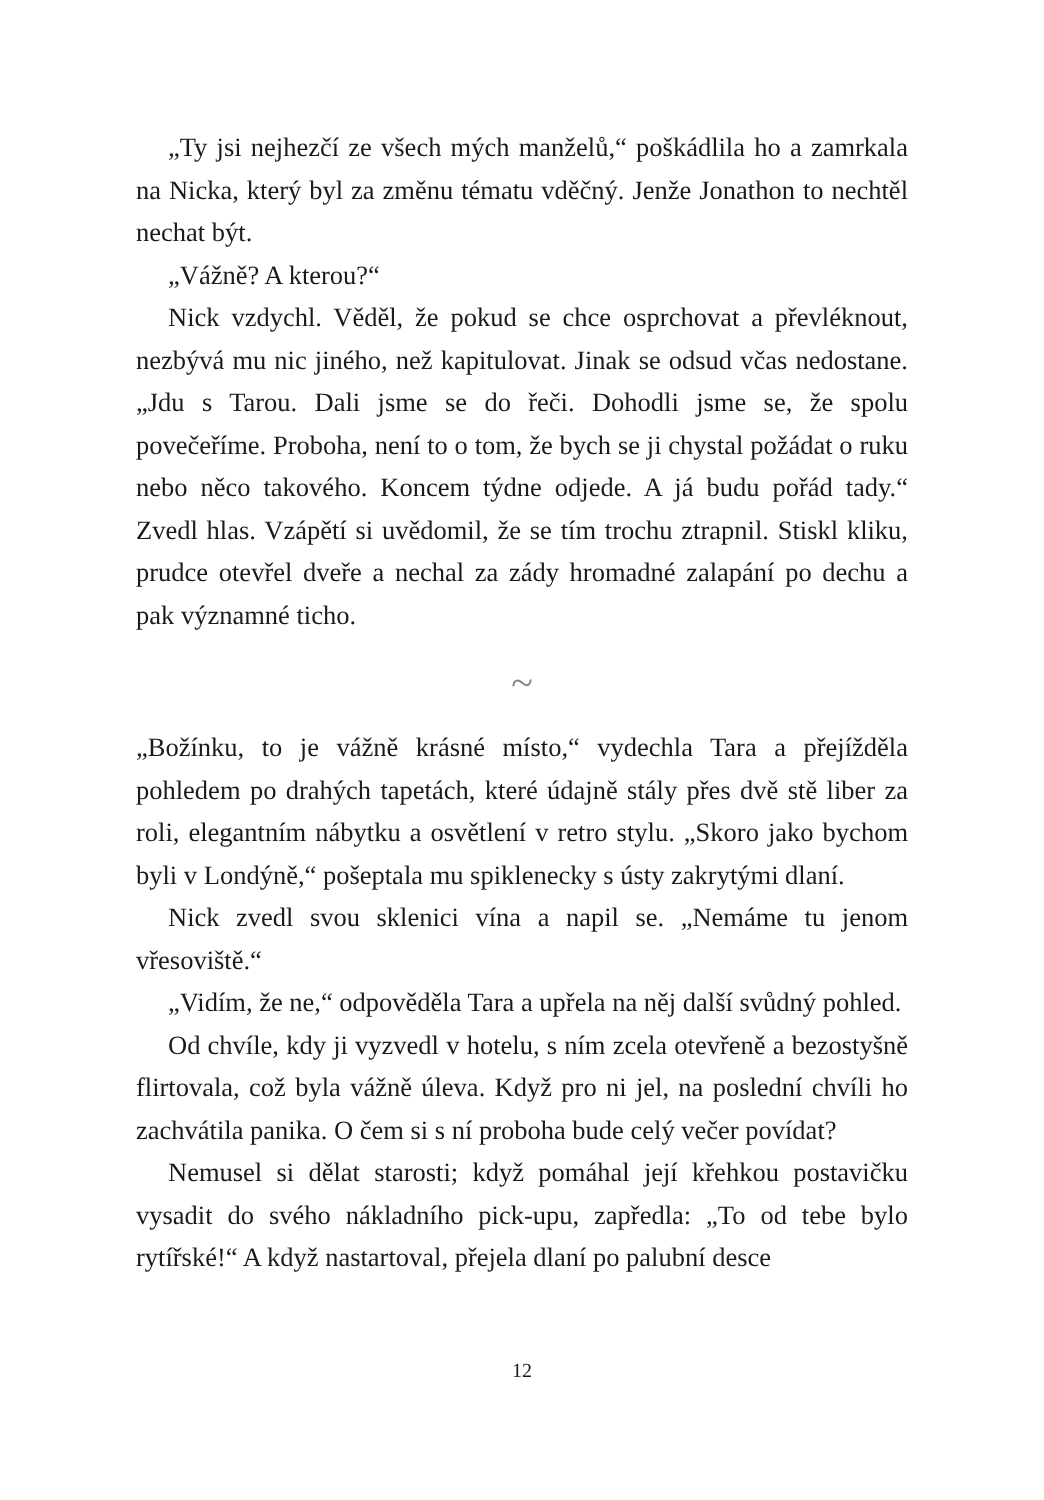„Ty jsi nejhezčí ze všech mých manželů,“ poškádlila ho a zamrkala na Nicka, který byl za změnu tématu vděčný. Jenže Jonathon to nechtěl nechat být.
„Vážně? A kterou?“
Nick vzdychl. Věděl, že pokud se chce osprchovat a převléknout, nezbývá mu nic jiného, než kapitulovat. Jinak se odsud včas nedostane. „Jdu s Tarou. Dali jsme se do řeči. Dohodli jsme se, že spolu povečeříme. Proboha, není to o tom, že bych se ji chystal požádat o ruku nebo něco takového. Koncem týdne odjede. A já budu pořád tady.“ Zvedl hlas. Vzápětí si uvědomil, že se tím trochu ztrapnil. Stiskl kliku, prudce otevřel dveře a nechal za zády hromadné zalapání po dechu a pak významné ticho.
~
„Božínku, to je vážně krásné místo,“ vydechla Tara a přejížděla pohledem po drahých tapetách, které údajně stály přes dvě stě liber za roli, elegantním nábytku a osvětlení v retro stylu. „Skoro jako bychom byli v Londýně,“ pošeptala mu spiklenecky s ústy zakrytými dlaní.
Nick zvedl svou sklenici vína a napil se. „Nemáme tu jenom vřesoviště.“
„Vidím, že ne,“ odpověděla Tara a upřela na něj další svůdný pohled.
Od chvíle, kdy ji vyzvedl v hotelu, s ním zcela otevřeně a bezostyšně flirtovala, což byla vážně úleva. Když pro ni jel, na poslední chvíli ho zachvátila panika. O čem si s ní proboha bude celý večer povídat?
Nemusel si dělat starosti; když pomáhal její křehkou postavičku vysadit do svého nákladního pick-upu, zapředla: „To od tebe bylo rytířské!“ A když nastartoval, přejela dlaní po palubní desce
12